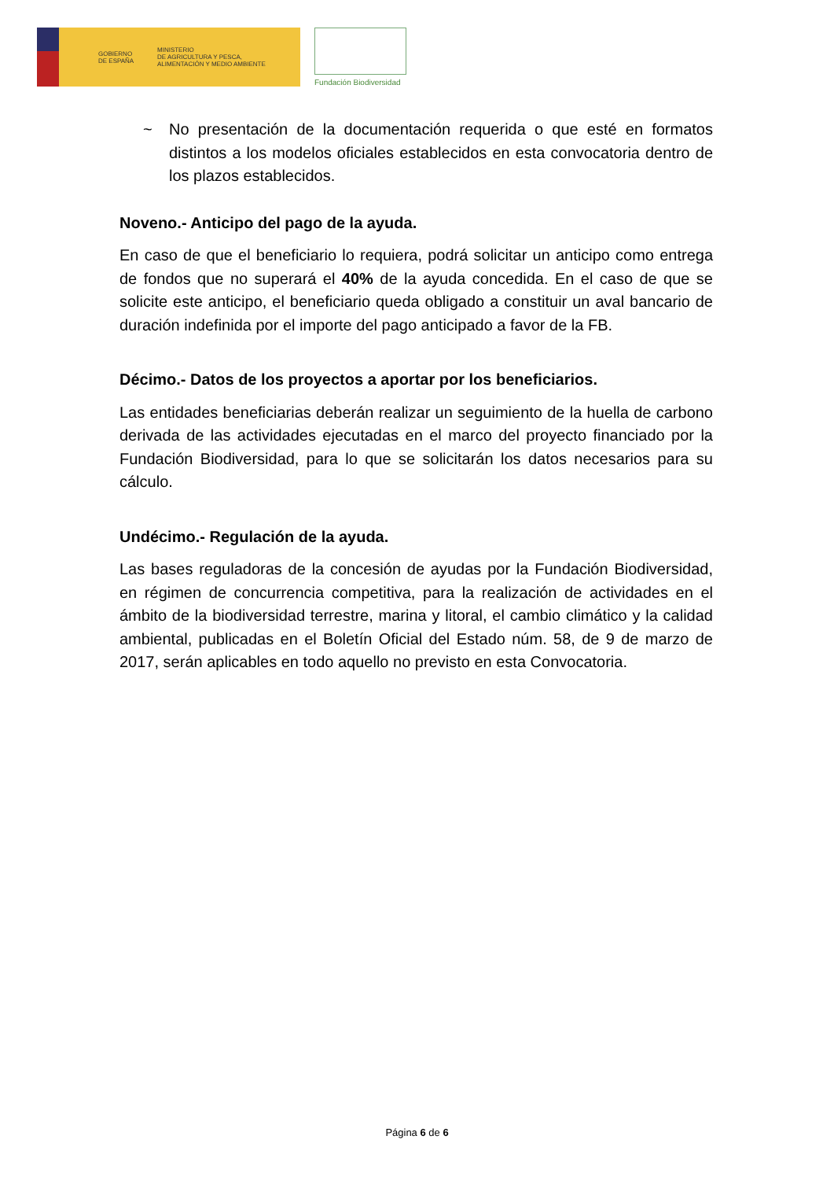GOBIERNO
DE ESPAÑA
MINISTERIO
DE AGRICULTURA Y PESCA,
ALIMENTACIÓN Y MEDIO AMBIENTE
Fundación Biodiversidad
~ No presentación de la documentación requerida o que esté en formatos distintos a los modelos oficiales establecidos en esta convocatoria dentro de los plazos establecidos.
Noveno.- Anticipo del pago de la ayuda.
En caso de que el beneficiario lo requiera, podrá solicitar un anticipo como entrega de fondos que no superará el 40% de la ayuda concedida. En el caso de que se solicite este anticipo, el beneficiario queda obligado a constituir un aval bancario de duración indefinida por el importe del pago anticipado a favor de la FB.
Décimo.- Datos de los proyectos a aportar por los beneficiarios.
Las entidades beneficiarias deberán realizar un seguimiento de la huella de carbono derivada de las actividades ejecutadas en el marco del proyecto financiado por la Fundación Biodiversidad, para lo que se solicitarán los datos necesarios para su cálculo.
Undécimo.- Regulación de la ayuda.
Las bases reguladoras de la concesión de ayudas por la Fundación Biodiversidad, en régimen de concurrencia competitiva, para la realización de actividades en el ámbito de la biodiversidad terrestre, marina y litoral, el cambio climático y la calidad ambiental, publicadas en el Boletín Oficial del Estado núm. 58, de 9 de marzo de 2017, serán aplicables en todo aquello no previsto en esta Convocatoria.
Página 6 de 6